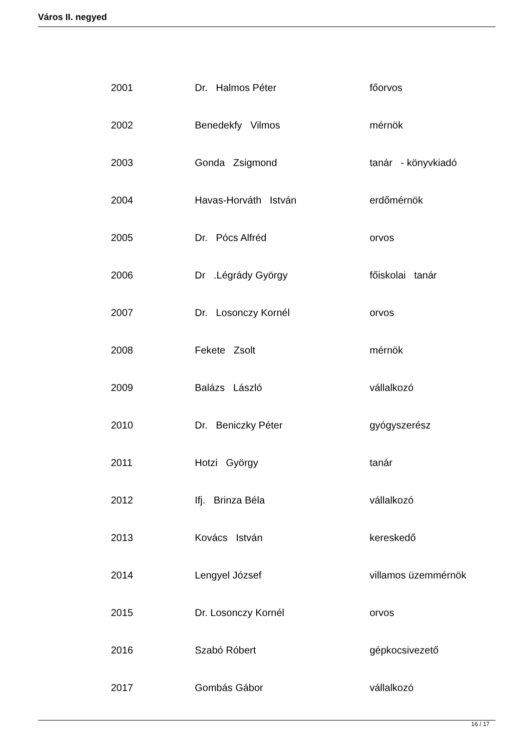Város II. negyed
| 2001 | Dr. Halmos Péter | főorvos |
| 2002 | Benedekfy Vilmos | mérnök |
| 2003 | Gonda Zsigmond | tanár - könyvkiadó |
| 2004 | Havas-Horváth István | erdőmérnök |
| 2005 | Dr. Pócs Alfréd | orvos |
| 2006 | Dr .Légrády György | főiskolai tanár |
| 2007 | Dr. Losonczy Kornél | orvos |
| 2008 | Fekete Zsolt | mérnök |
| 2009 | Balázs László | vállalkozó |
| 2010 | Dr. Beniczky Péter | gyógyszerész |
| 2011 | Hotzi György | tanár |
| 2012 | Ifj. Brinza Béla | vállalkozó |
| 2013 | Kovács István | kereskedő |
| 2014 | Lengyel József | villamos üzemmérnök |
| 2015 | Dr. Losonczy Kornél | orvos |
| 2016 | Szabó Róbert | gépkocsivezető |
| 2017 | Gombás Gábor | vállalkozó |
16 / 17